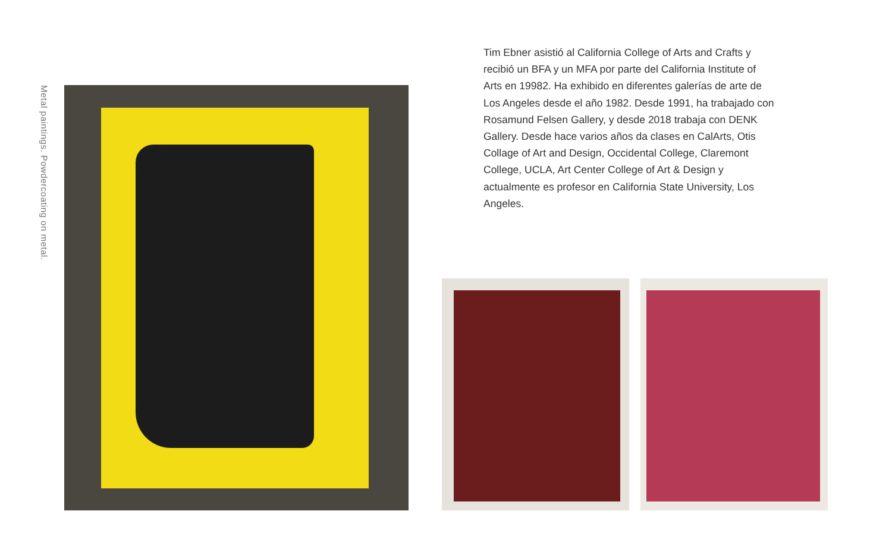Metal paintings. Powdercoating on metal.
Tim Ebner asistió al California College of Arts and Crafts y recibió un BFA y un MFA por parte del California Institute of Arts en 19982. Ha exhibido en diferentes galerías de arte de Los Angeles desde el año 1982. Desde 1991, ha trabajado con Rosamund Felsen Gallery, y desde 2018 trabaja con DENK Gallery. Desde hace varios años da clases en CalArts, Otis Collage of Art and Design, Occidental College, Claremont College, UCLA, Art Center College of Art & Design y actualmente es profesor en California State University, Los Angeles.